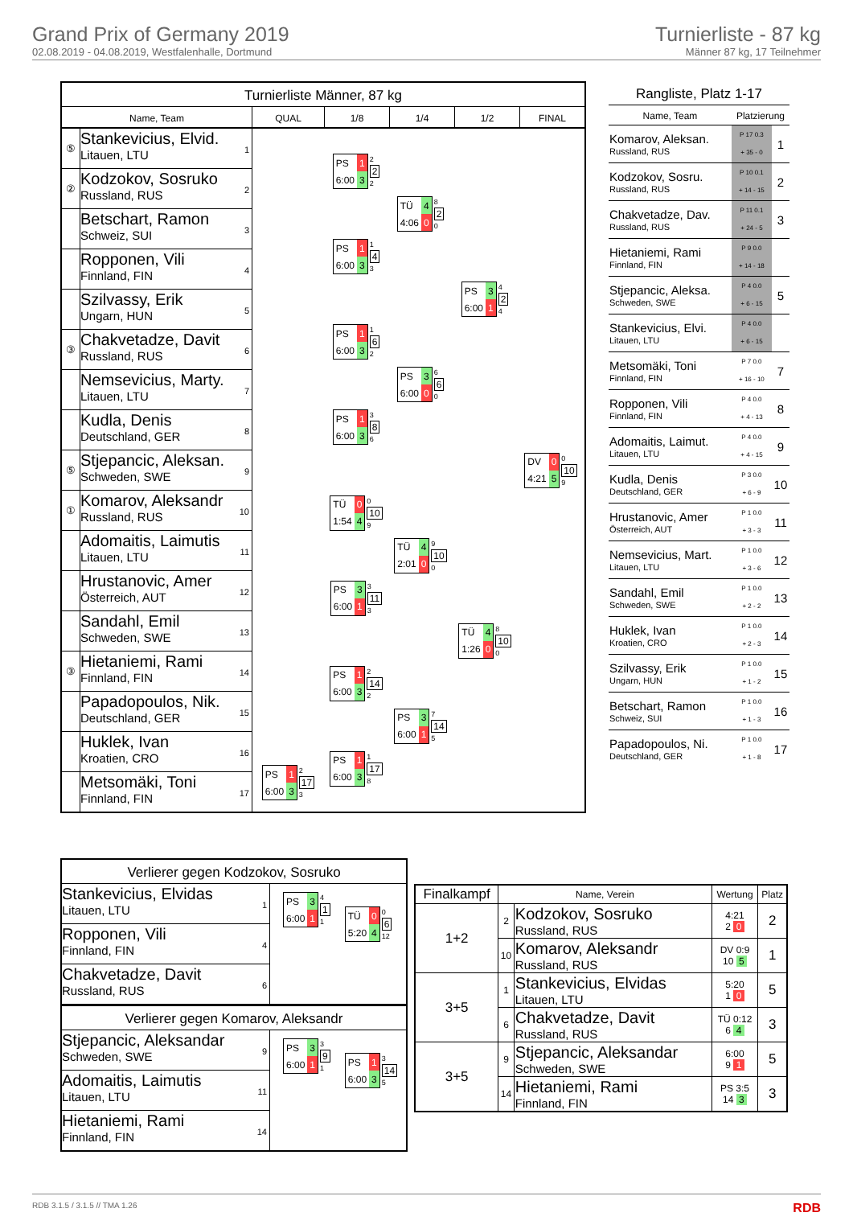Grand Prix of Germany 2019
02.08.2019 - 04.08.2019, Westfalenhalle, Dortmund
Turnierliste - 87 kg
Männer 87 kg, 17 Teilnehmer
Turnierliste Männer, 87 kg
Name, Team QUAL 1/8 1/4 1/2 FINAL
⑤
Stankevicius, Elvid.
Litauen, LTU
1
②
Kodzokov, Sosruko
Russland, RUS
2
Betschart, Ramon
Schweiz, SUI
3
Ropponen, Vili
Finnland, FIN
4
Szilvassy, Erik
Ungarn, HUN
5
③
Chakvetadze, Davit
Russland, RUS
6
Nemsevicius, Marty.
Litauen, LTU
7
Kudla, Denis
Deutschland, GER
8
⑤
Stjepancic, Aleksan.
Schweden, SWE
9
①
Komarov, Aleksandr
Russland, RUS
10
Adomaitis, Laimutis
Litauen, LTU
11
Hrustanovic, Amer
Österreich, AUT
12
Sandahl, Emil
Schweden, SWE
13
③
Hietaniemi, Rami
Finnland, FIN
14
Papadopoulos, Nik.
Deutschland, GER
15
Huklek, Ivan
Kroatien, CRO
16
Metsomäki, Toni
Finnland, FIN
17
| PS | 1 |
| 6:00 | 3 |
2
17
3
| PS | 1 |
| 6:00 | 3 |
2
2
2
| PS | 1 |
| 6:00 | 3 |
1
4
3
| PS | 1 |
| 6:00 | 3 |
1
6
2
| PS | 1 |
| 6:00 | 3 |
3
8
6
| TÜ | 0 |
| 1:54 | 4 |
0
10
9
| PS | 3 |
| 6:00 | 1 |
3
11
3
| PS | 1 |
| 6:00 | 3 |
2
14
2
| PS | 1 |
| 6:00 | 3 |
1
17
8
| TÜ | 4 |
| 4:06 | 0 |
8
2
0
| PS | 3 |
| 6:00 | 0 |
6
6
0
| TÜ | 4 |
| 2:01 | 0 |
9
10
0
| PS | 3 |
| 6:00 | 1 |
7
14
5
| PS | 3 |
| 6:00 | 1 |
4
2
4
| TÜ | 4 |
| 1:26 | 0 |
8
10
0
| DV | 0 |
| 4:21 | 5 |
0
10
9
Rangliste, Platz 1-17
| Name, Team | Platzierung | |
| --- | --- | --- |
| Komarov, Aleksan. Russland, RUS | P 17 0.3 + 35 - 0 | 1 |
| Kodzokov, Sosru. Russland, RUS | P 10 0.1 + 14 - 15 | 2 |
| Chakvetadze, Dav. Russland, RUS | P 11 0.1 + 24 - 5 | 3 |
| Hietaniemi, Rami Finnland, FIN | P 9 0.0 + 14 - 18 | |
| Stjepancic, Aleksa. Schweden, SWE | P 4 0.0 + 6 - 15 | 5 |
| Stankevicius, Elvi. Litauen, LTU | P 4 0.0 + 6 - 15 | |
| Metsomäki, Toni Finnland, FIN | P 7 0.0 + 16 - 10 | 7 |
| Ropponen, Vili Finnland, FIN | P 4 0.0 + 4 - 13 | 8 |
| Adomaitis, Laimut. Litauen, LTU | P 4 0.0 + 4 - 15 | 9 |
| Kudla, Denis Deutschland, GER | P 3 0.0 + 6 - 9 | 10 |
| Hrustanovic, Amer Österreich, AUT | P 1 0.0 + 3 - 3 | 11 |
| Nemsevicius, Mart. Litauen, LTU | P 1 0.0 + 3 - 6 | 12 |
| Sandahl, Emil Schweden, SWE | P 1 0.0 + 2 - 2 | 13 |
| Huklek, Ivan Kroatien, CRO | P 1 0.0 + 2 - 3 | 14 |
| Szilvassy, Erik Ungarn, HUN | P 1 0.0 + 1 - 2 | 15 |
| Betschart, Ramon Schweiz, SUI | P 1 0.0 + 1 - 3 | 16 |
| Papadopoulos, Ni. Deutschland, GER | P 1 0.0 + 1 - 8 | 17 |
Verlierer gegen Kodzokov, Sosruko
Stankevicius, Elvidas
Litauen, LTU
1
Ropponen, Vili
Finnland, FIN
4
Chakvetadze, Davit
Russland, RUS
6
| PS | 3 |
| 6:00 | 1 |
4
1
1
| TÜ | 0 |
| 5:20 | 4 |
0
6
12
Verlierer gegen Komarov, Aleksandr
Stjepancic, Aleksandar
Schweden, SWE
9
Adomaitis, Laimutis
Litauen, LTU
11
Hietaniemi, Rami
Finnland, FIN
14
| PS | 3 |
| 6:00 | 1 |
3
9
1
| PS | 1 |
| 6:00 | 3 |
3
14
5
| Finalkampf | Name, Verein | | Wertung | Platz |
| --- | --- | --- | --- | --- |
| 1+2 | 2 | Kodzokov, Sosruko Russland, RUS | 4:21 2 0 | 2 |
| | 10 | Komarov, Aleksandr Russland, RUS | DV 0:9 10 5 | 1 |
| 3+5 | 1 | Stankevicius, Elvidas Litauen, LTU | 5:20 1 0 | 5 |
| | 6 | Chakvetadze, Davit Russland, RUS | TÜ 0:12 6 4 | 3 |
| 3+5 | 9 | Stjepancic, Aleksandar Schweden, SWE | 6:00 9 1 | 5 |
| | 14 | Hietaniemi, Rami Finnland, FIN | PS 3:5 14 3 | 3 |
RDB 3.1.5 / 3.1.5 // TMA 1.26 RDB